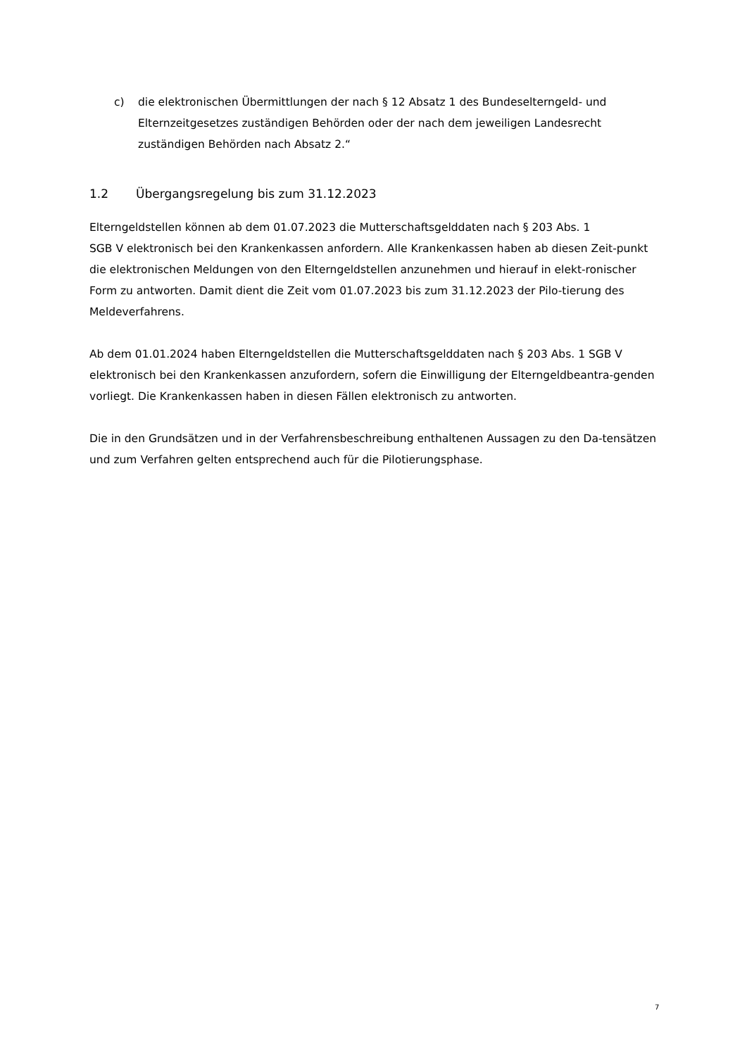c) die elektronischen Übermittlungen der nach § 12 Absatz 1 des Bundeselterngeld- und Elternzeitgesetzes zuständigen Behörden oder der nach dem jeweiligen Landesrecht zuständigen Behörden nach Absatz 2.“
1.2 Übergangsregelung bis zum 31.12.2023
Elterngeldstellen können ab dem 01.07.2023 die Mutterschaftsgelddaten nach § 203 Abs. 1
SGB V elektronisch bei den Krankenkassen anfordern. Alle Krankenkassen haben ab diesen Zeit-punkt die elektronischen Meldungen von den Elterngeldstellen anzunehmen und hierauf in elekt-ronischer Form zu antworten. Damit dient die Zeit vom 01.07.2023 bis zum 31.12.2023 der Pilo-tierung des Meldeverfahrens.
Ab dem 01.01.2024 haben Elterngeldstellen die Mutterschaftsgelddaten nach § 203 Abs. 1 SGB V elektronisch bei den Krankenkassen anzufordern, sofern die Einwilligung der Elterngeldbeantra-genden vorliegt. Die Krankenkassen haben in diesen Fällen elektronisch zu antworten.
Die in den Grundsätzen und in der Verfahrensbeschreibung enthaltenen Aussagen zu den Da-tensätzen und zum Verfahren gelten entsprechend auch für die Pilotierungsphase.
7